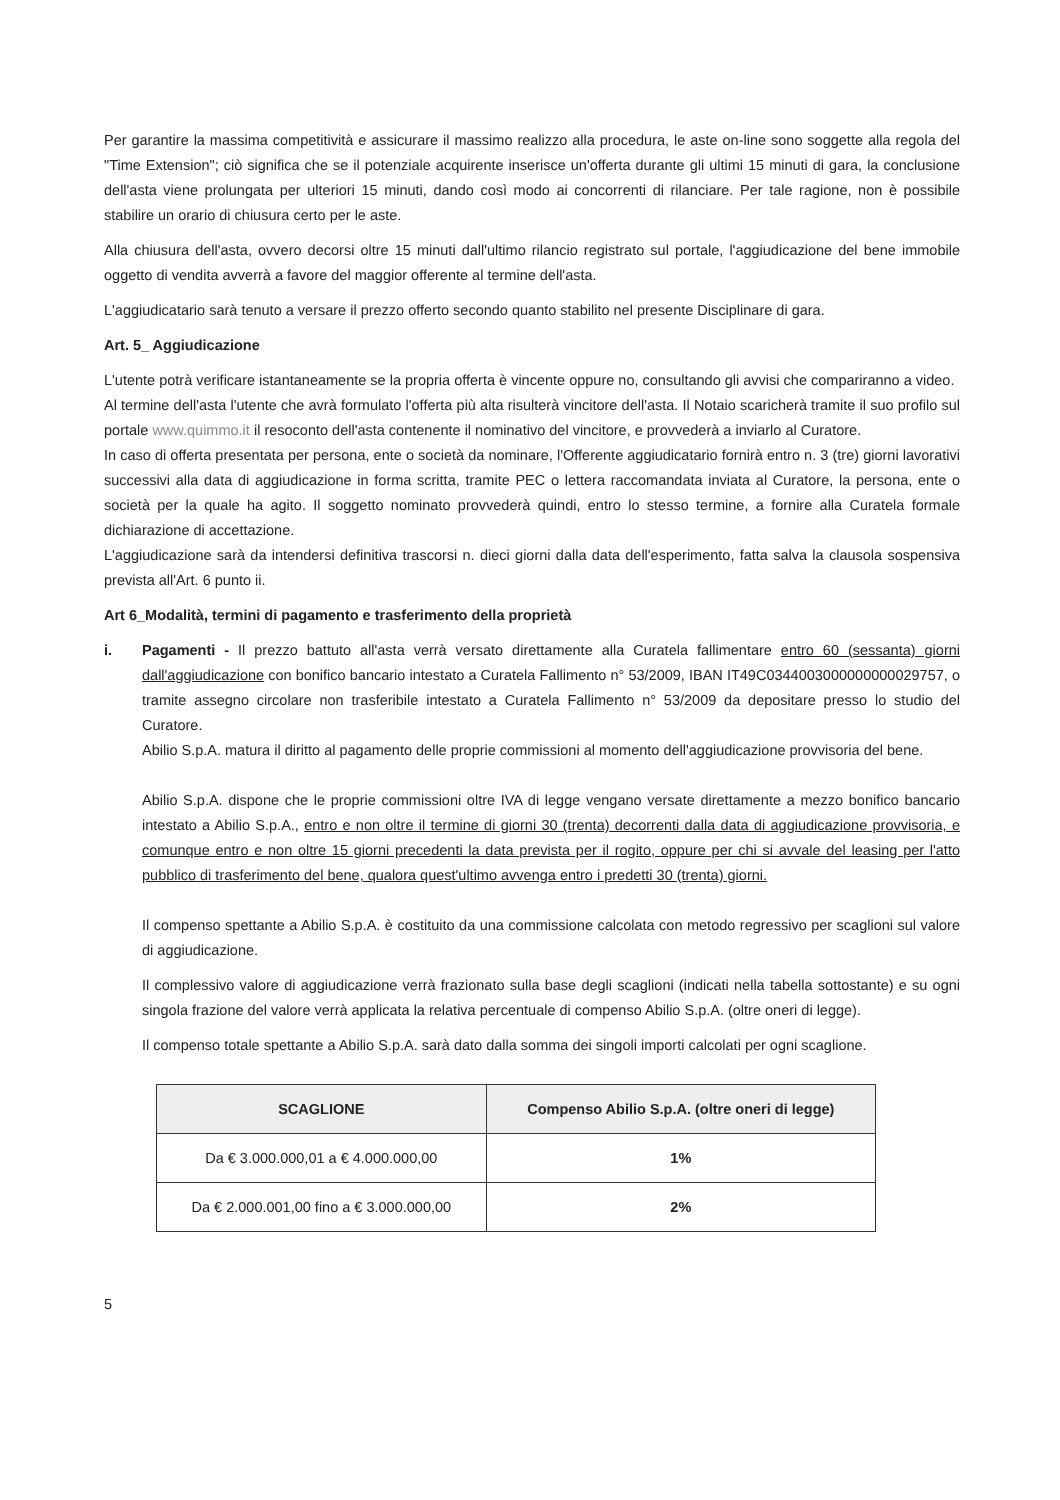Per garantire la massima competitività e assicurare il massimo realizzo alla procedura, le aste on-line sono soggette alla regola del "Time Extension"; ciò significa che se il potenziale acquirente inserisce un'offerta durante gli ultimi 15 minuti di gara, la conclusione dell'asta viene prolungata per ulteriori 15 minuti, dando così modo ai concorrenti di rilanciare. Per tale ragione, non è possibile stabilire un orario di chiusura certo per le aste.
Alla chiusura dell'asta, ovvero decorsi oltre 15 minuti dall'ultimo rilancio registrato sul portale, l'aggiudicazione del bene immobile oggetto di vendita avverrà a favore del maggior offerente al termine dell'asta.
L'aggiudicatario sarà tenuto a versare il prezzo offerto secondo quanto stabilito nel presente Disciplinare di gara.
Art. 5_ Aggiudicazione
L'utente potrà verificare istantaneamente se la propria offerta è vincente oppure no, consultando gli avvisi che compariranno a video.
Al termine dell'asta l'utente che avrà formulato l'offerta più alta risulterà vincitore dell'asta. Il Notaio scaricherà tramite il suo profilo sul portale www.quimmo.it il resoconto dell'asta contenente il nominativo del vincitore, e provvederà a inviarlo al Curatore.
In caso di offerta presentata per persona, ente o società da nominare, l'Offerente aggiudicatario fornirà entro n. 3 (tre) giorni lavorativi successivi alla data di aggiudicazione in forma scritta, tramite PEC o lettera raccomandata inviata al Curatore, la persona, ente o società per la quale ha agito. Il soggetto nominato provvederà quindi, entro lo stesso termine, a fornire alla Curatela formale dichiarazione di accettazione.
L'aggiudicazione sarà da intendersi definitiva trascorsi n. dieci giorni dalla data dell'esperimento, fatta salva la clausola sospensiva prevista all'Art. 6 punto ii.
Art 6_Modalità, termini di pagamento e trasferimento della proprietà
i. Pagamenti - Il prezzo battuto all'asta verrà versato direttamente alla Curatela fallimentare entro 60 (sessanta) giorni dall'aggiudicazione con bonifico bancario intestato a Curatela Fallimento n° 53/2009, IBAN IT49C0344003000000000029757, o tramite assegno circolare non trasferibile intestato a Curatela Fallimento n° 53/2009 da depositare presso lo studio del Curatore.
Abilio S.p.A. matura il diritto al pagamento delle proprie commissioni al momento dell'aggiudicazione provvisoria del bene.
Abilio S.p.A. dispone che le proprie commissioni oltre IVA di legge vengano versate direttamente a mezzo bonifico bancario intestato a Abilio S.p.A., entro e non oltre il termine di giorni 30 (trenta) decorrenti dalla data di aggiudicazione provvisoria, e comunque entro e non oltre 15 giorni precedenti la data prevista per il rogito, oppure per chi si avvale del leasing per l'atto pubblico di trasferimento del bene, qualora quest'ultimo avvenga entro i predetti 30 (trenta) giorni.
Il compenso spettante a Abilio S.p.A. è costituito da una commissione calcolata con metodo regressivo per scaglioni sul valore di aggiudicazione.
Il complessivo valore di aggiudicazione verrà frazionato sulla base degli scaglioni (indicati nella tabella sottostante) e su ogni singola frazione del valore verrà applicata la relativa percentuale di compenso Abilio S.p.A. (oltre oneri di legge).
Il compenso totale spettante a Abilio S.p.A. sarà dato dalla somma dei singoli importi calcolati per ogni scaglione.
| SCAGLIONE | Compenso Abilio S.p.A. (oltre oneri di legge) |
| --- | --- |
| Da € 3.000.000,01 a € 4.000.000,00 | 1% |
| Da € 2.000.001,00 fino a € 3.000.000,00 | 2% |
5